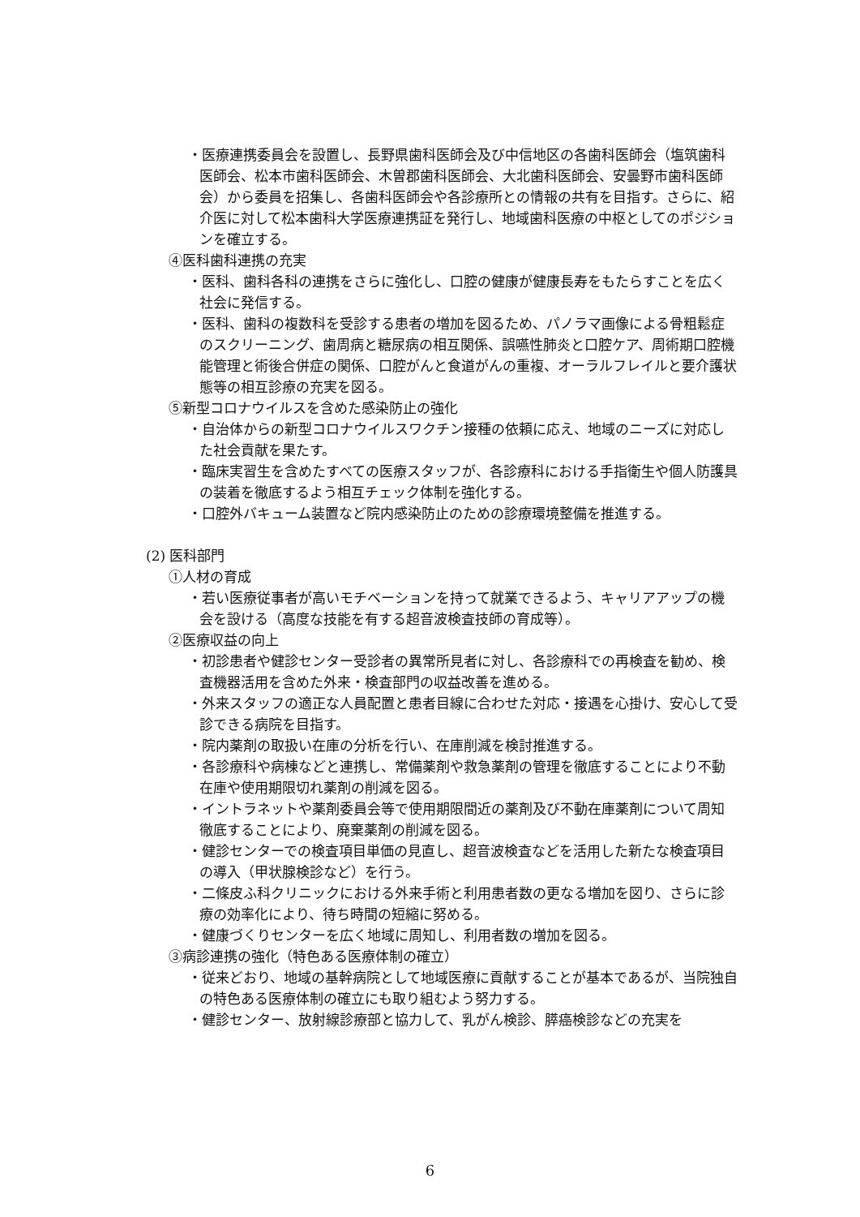・医療連携委員会を設置し、長野県歯科医師会及び中信地区の各歯科医師会（塩筑歯科医師会、松本市歯科医師会、木曽郡歯科医師会、大北歯科医師会、安曇野市歯科医師会）から委員を招集し、各歯科医師会や各診療所との情報の共有を目指す。さらに、紹介医に対して松本歯科大学医療連携証を発行し、地域歯科医療の中枢としてのポジションを確立する。
④医科歯科連携の充実
・医科、歯科各科の連携をさらに強化し、口腔の健康が健康長寿をもたらすことを広く社会に発信する。
・医科、歯科の複数科を受診する患者の増加を図るため、パノラマ画像による骨粗鬆症のスクリーニング、歯周病と糖尿病の相互関係、誤嚥性肺炎と口腔ケア、周術期口腔機能管理と術後合併症の関係、口腔がんと食道がんの重複、オーラルフレイルと要介護状態等の相互診療の充実を図る。
⑤新型コロナウイルスを含めた感染防止の強化
・自治体からの新型コロナウイルスワクチン接種の依頼に応え、地域のニーズに対応した社会貢献を果たす。
・臨床実習生を含めたすべての医療スタッフが、各診療科における手指衛生や個人防護具の装着を徹底するよう相互チェック体制を強化する。
・口腔外バキューム装置など院内感染防止のための診療環境整備を推進する。
(2) 医科部門
①人材の育成
・若い医療従事者が高いモチベーションを持って就業できるよう、キャリアアップの機会を設ける（高度な技能を有する超音波検査技師の育成等）。
②医療収益の向上
・初診患者や健診センター受診者の異常所見者に対し、各診療科での再検査を勧め、検査機器活用を含めた外来・検査部門の収益改善を進める。
・外来スタッフの適正な人員配置と患者目線に合わせた対応・接遇を心掛け、安心して受診できる病院を目指す。
・院内薬剤の取扱い在庫の分析を行い、在庫削減を検討推進する。
・各診療科や病棟などと連携し、常備薬剤や救急薬剤の管理を徹底することにより不動在庫や使用期限切れ薬剤の削減を図る。
・イントラネットや薬剤委員会等で使用期限間近の薬剤及び不動在庫薬剤について周知徹底することにより、廃棄薬剤の削減を図る。
・健診センターでの検査項目単価の見直し、超音波検査などを活用した新たな検査項目の導入（甲状腺検診など）を行う。
・二條皮ふ科クリニックにおける外来手術と利用患者数の更なる増加を図り、さらに診療の効率化により、待ち時間の短縮に努める。
・健康づくりセンターを広く地域に周知し、利用者数の増加を図る。
③病診連携の強化（特色ある医療体制の確立）
・従来どおり、地域の基幹病院として地域医療に貢献することが基本であるが、当院独自の特色ある医療体制の確立にも取り組むよう努力する。
・健診センター、放射線診療部と協力して、乳がん検診、膵癌検診などの充実を
6